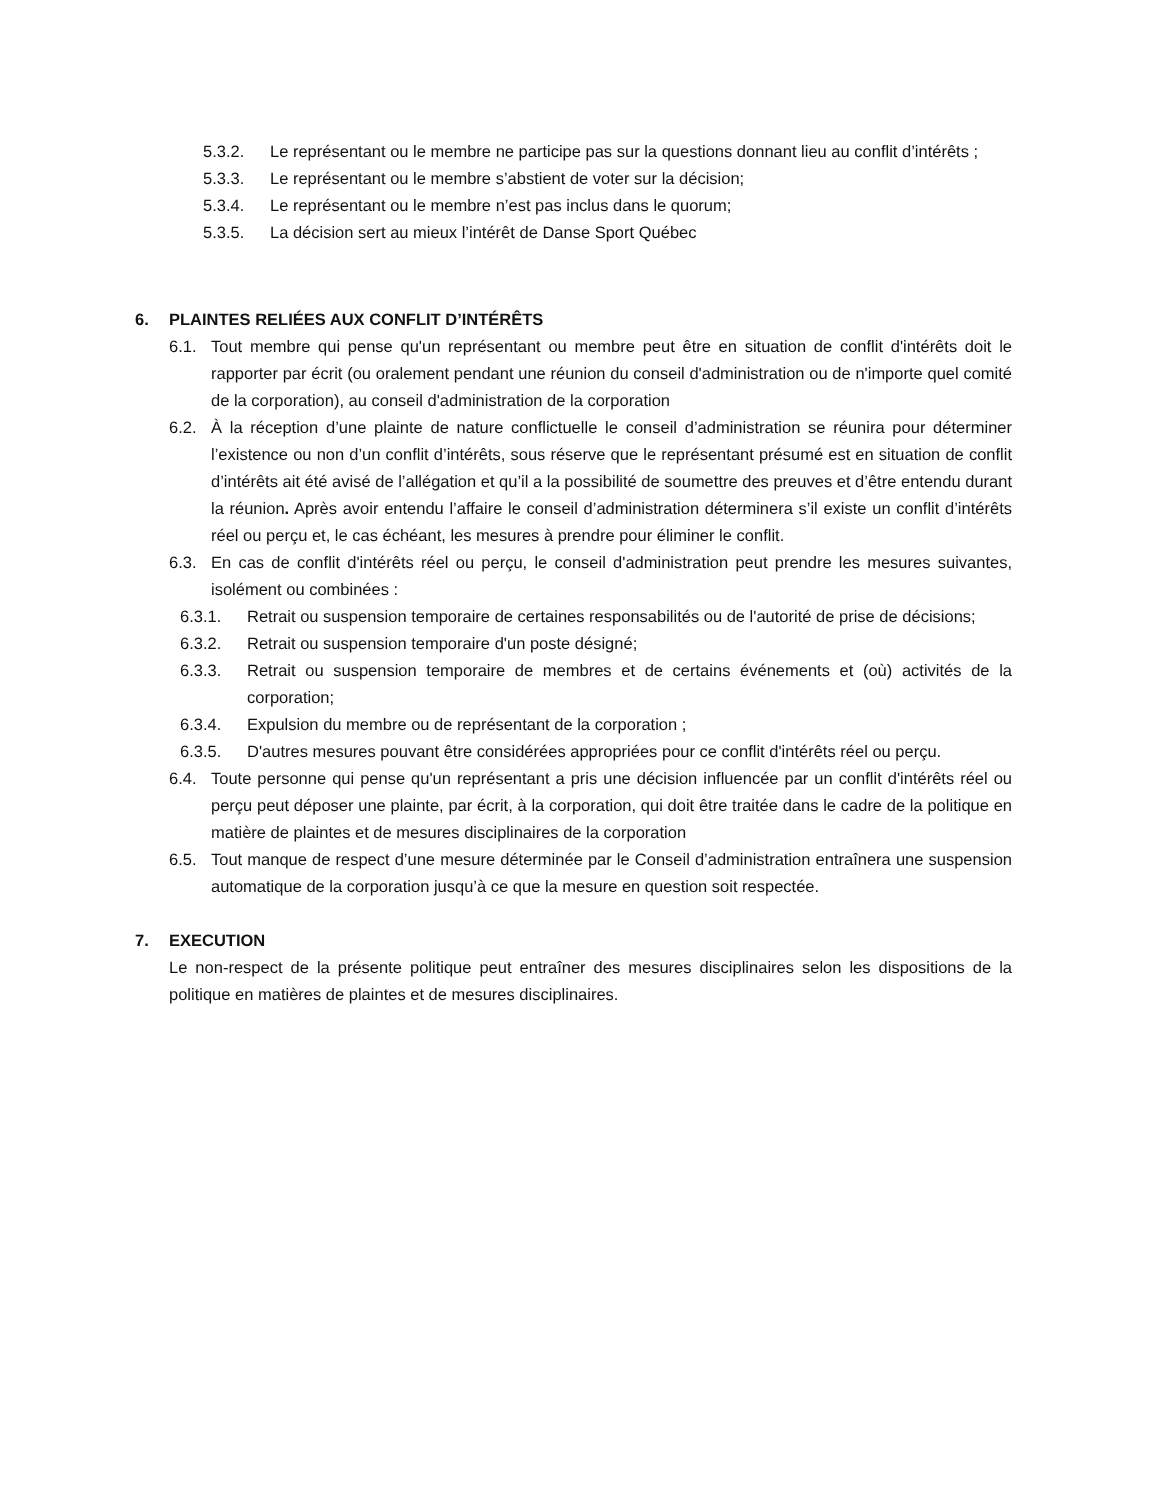5.3.2. Le représentant ou le membre ne participe pas sur la questions donnant lieu au conflit d’intérêts ;
5.3.3. Le représentant ou le membre s’abstient de voter sur la décision;
5.3.4. Le représentant ou le membre n’est pas inclus dans le quorum;
5.3.5. La décision sert au mieux l’intérêt de Danse Sport Québec
6. PLAINTES RELIÉES AUX CONFLIT D’INTÉRÊTS
6.1. Tout membre qui pense qu'un représentant ou membre peut être en situation de conflit d'intérêts doit le rapporter par écrit (ou oralement pendant une réunion du conseil d'administration ou de n'importe quel comité de la corporation), au conseil d'administration de la corporation
6.2. À la réception d’une plainte de nature conflictuelle le conseil d’administration se réunira pour déterminer l’existence ou non d’un conflit d’intérêts, sous réserve que le représentant présumé est en situation de conflit d’intérêts ait été avisé de l’allégation et qu’il a la possibilité de soumettre des preuves et d’être entendu durant la réunion. Après avoir entendu l’affaire le conseil d’administration déterminera s’il existe un conflit d’intérêts réel ou perçu et, le cas échéant, les mesures à prendre pour éliminer le conflit.
6.3. En cas de conflit d'intérêts réel ou perçu, le conseil d'administration peut prendre les mesures suivantes, isolément ou combinées :
6.3.1. Retrait ou suspension temporaire de certaines responsabilités ou de l'autorité de prise de décisions;
6.3.2. Retrait ou suspension temporaire d'un poste désigné;
6.3.3. Retrait ou suspension temporaire de membres et de certains événements et (où) activités de la corporation;
6.3.4. Expulsion du membre ou de représentant de la corporation ;
6.3.5. D'autres mesures pouvant être considérées appropriées pour ce conflit d'intérêts réel ou perçu.
6.4. Toute personne qui pense qu'un représentant a pris une décision influencée par un conflit d'intérêts réel ou perçu peut déposer une plainte, par écrit, à la corporation, qui doit être traitée dans le cadre de la politique en matière de plaintes et de mesures disciplinaires de la corporation
6.5. Tout manque de respect d’une mesure déterminée par le Conseil d’administration entraînera une suspension automatique de la corporation jusqu’à ce que la mesure en question soit respectée.
7. EXECUTION
Le non-respect de la présente politique peut entraîner des mesures disciplinaires selon les dispositions de la politique en matières de plaintes et de mesures disciplinaires.